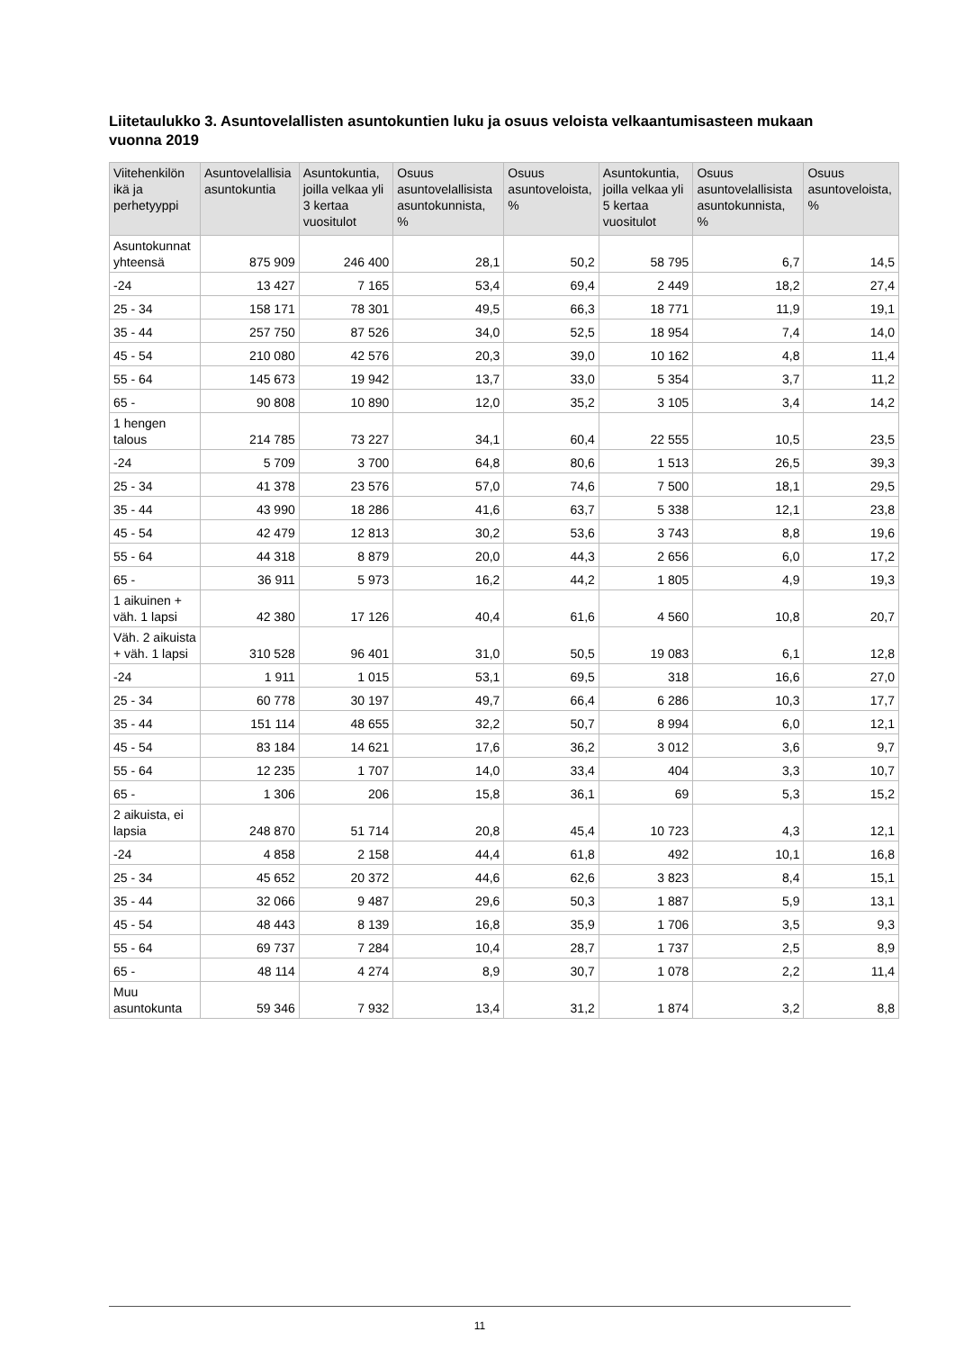Liitetaulukko 3. Asuntovelallisten asuntokuntien luku ja osuus veloista velkaantumisasteen mukaan vuonna 2019
| Viitehenkilön ikä ja perhetyyppi | Asuntovelallisia asuntokuntia | Asuntokuntia, joilla velkaa yli 3 kertaa vuositulot | Osuus asuntovelallisista asuntokunnista, % | Osuus asuntoveloista, % | Asuntokuntia, joilla velkaa yli 5 kertaa vuositulot | Osuus asuntovelallisista asuntokunnista, % | Osuus asuntoveloista, % |
| --- | --- | --- | --- | --- | --- | --- | --- |
| Asuntokunnat yhteensä | 875 909 | 246 400 | 28,1 | 50,2 | 58 795 | 6,7 | 14,5 |
| -24 | 13 427 | 7 165 | 53,4 | 69,4 | 2 449 | 18,2 | 27,4 |
| 25 - 34 | 158 171 | 78 301 | 49,5 | 66,3 | 18 771 | 11,9 | 19,1 |
| 35 - 44 | 257 750 | 87 526 | 34,0 | 52,5 | 18 954 | 7,4 | 14,0 |
| 45 - 54 | 210 080 | 42 576 | 20,3 | 39,0 | 10 162 | 4,8 | 11,4 |
| 55 - 64 | 145 673 | 19 942 | 13,7 | 33,0 | 5 354 | 3,7 | 11,2 |
| 65 - | 90 808 | 10 890 | 12,0 | 35,2 | 3 105 | 3,4 | 14,2 |
| 1 hengen talous | 214 785 | 73 227 | 34,1 | 60,4 | 22 555 | 10,5 | 23,5 |
| -24 | 5 709 | 3 700 | 64,8 | 80,6 | 1 513 | 26,5 | 39,3 |
| 25 - 34 | 41 378 | 23 576 | 57,0 | 74,6 | 7 500 | 18,1 | 29,5 |
| 35 - 44 | 43 990 | 18 286 | 41,6 | 63,7 | 5 338 | 12,1 | 23,8 |
| 45 - 54 | 42 479 | 12 813 | 30,2 | 53,6 | 3 743 | 8,8 | 19,6 |
| 55 - 64 | 44 318 | 8 879 | 20,0 | 44,3 | 2 656 | 6,0 | 17,2 |
| 65 - | 36 911 | 5 973 | 16,2 | 44,2 | 1 805 | 4,9 | 19,3 |
| 1 aikuinen + väh. 1 lapsi | 42 380 | 17 126 | 40,4 | 61,6 | 4 560 | 10,8 | 20,7 |
| Väh. 2 aikuista + väh. 1 lapsi | 310 528 | 96 401 | 31,0 | 50,5 | 19 083 | 6,1 | 12,8 |
| -24 | 1 911 | 1 015 | 53,1 | 69,5 | 318 | 16,6 | 27,0 |
| 25 - 34 | 60 778 | 30 197 | 49,7 | 66,4 | 6 286 | 10,3 | 17,7 |
| 35 - 44 | 151 114 | 48 655 | 32,2 | 50,7 | 8 994 | 6,0 | 12,1 |
| 45 - 54 | 83 184 | 14 621 | 17,6 | 36,2 | 3 012 | 3,6 | 9,7 |
| 55 - 64 | 12 235 | 1 707 | 14,0 | 33,4 | 404 | 3,3 | 10,7 |
| 65 - | 1 306 | 206 | 15,8 | 36,1 | 69 | 5,3 | 15,2 |
| 2 aikuista, ei lapsia | 248 870 | 51 714 | 20,8 | 45,4 | 10 723 | 4,3 | 12,1 |
| -24 | 4 858 | 2 158 | 44,4 | 61,8 | 492 | 10,1 | 16,8 |
| 25 - 34 | 45 652 | 20 372 | 44,6 | 62,6 | 3 823 | 8,4 | 15,1 |
| 35 - 44 | 32 066 | 9 487 | 29,6 | 50,3 | 1 887 | 5,9 | 13,1 |
| 45 - 54 | 48 443 | 8 139 | 16,8 | 35,9 | 1 706 | 3,5 | 9,3 |
| 55 - 64 | 69 737 | 7 284 | 10,4 | 28,7 | 1 737 | 2,5 | 8,9 |
| 65 - | 48 114 | 4 274 | 8,9 | 30,7 | 1 078 | 2,2 | 11,4 |
| Muu asuntokunta | 59 346 | 7 932 | 13,4 | 31,2 | 1 874 | 3,2 | 8,8 |
11